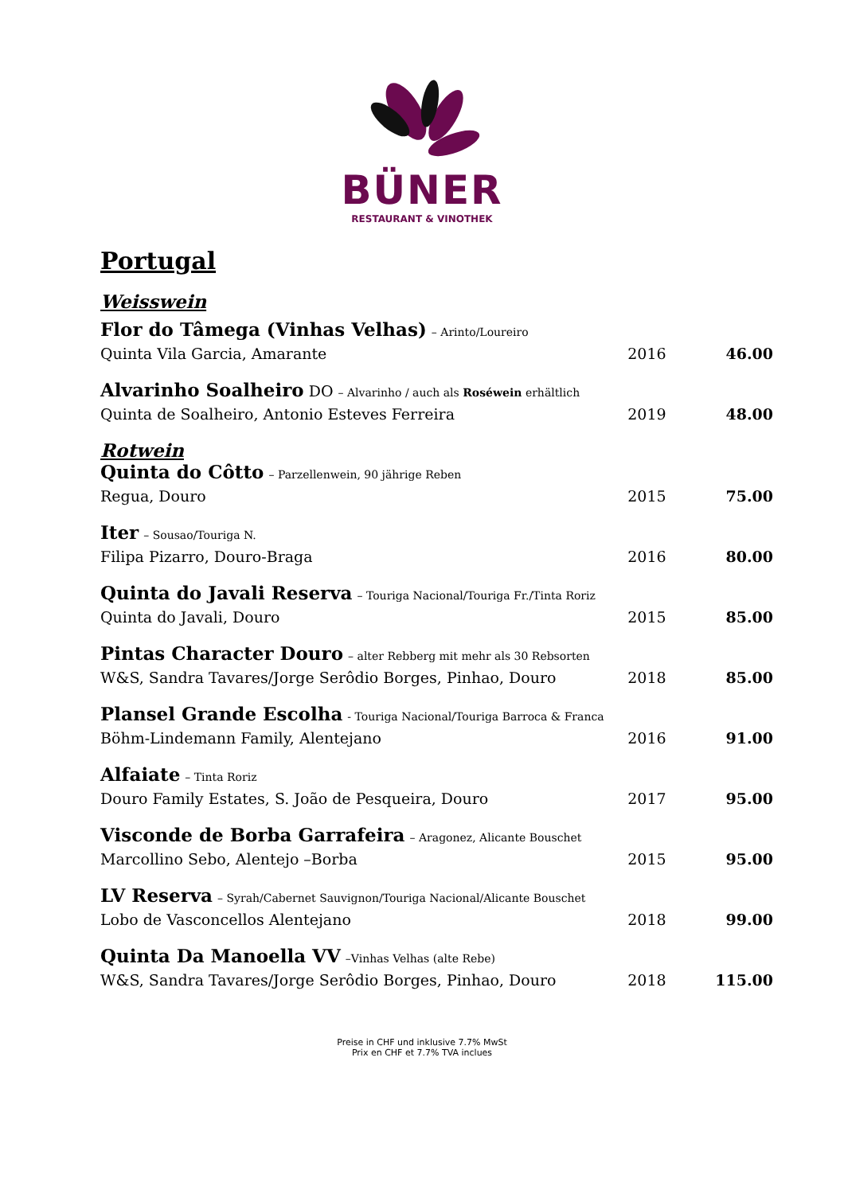BÜNER
RESTAURANT & VINOTHEK
Portugal
Weisswein
| Flor do Tâmega (Vinhas Velhas) – Arinto/Loureiro Quinta Vila Garcia, Amarante | 2016 | 46.00 |
| Alvarinho Soalheiro DO – Alvarinho / auch als Roséwein erhältlich Quinta de Soalheiro, Antonio Esteves Ferreira | 2019 | 48.00 |
| Rotwein Quinta do Côtto – Parzellenwein, 90 jährige Reben Regua, Douro | 2015 | 75.00 |
| Iter – Sousao/Touriga N. Filipa Pizarro, Douro-Braga | 2016 | 80.00 |
| Quinta do Javali Reserva – Touriga Nacional/Touriga Fr./Tinta Roriz Quinta do Javali, Douro | 2015 | 85.00 |
| Pintas Character Douro – alter Rebberg mit mehr als 30 Rebsorten W&S, Sandra Tavares/Jorge Serôdio Borges, Pinhao, Douro | 2018 | 85.00 |
| Plansel Grande Escolha - Touriga Nacional/Touriga Barroca & Franca Böhm-Lindemann Family, Alentejano | 2016 | 91.00 |
| Alfaiate – Tinta Roriz Douro Family Estates, S. João de Pesqueira, Douro | 2017 | 95.00 |
| Visconde de Borba Garrafeira – Aragonez, Alicante Bouschet Marcollino Sebo, Alentejo –Borba | 2015 | 95.00 |
| LV Reserva – Syrah/Cabernet Sauvignon/Touriga Nacional/Alicante Bouschet Lobo de Vasconcellos Alentejano | 2018 | 99.00 |
| Quinta Da Manoella VV –Vinhas Velhas (alte Rebe) W&S, Sandra Tavares/Jorge Serôdio Borges, Pinhao, Douro | 2018 | 115.00 |
Preise in CHF und inklusive 7.7% MwSt
Prix en CHF et 7.7% TVA inclues